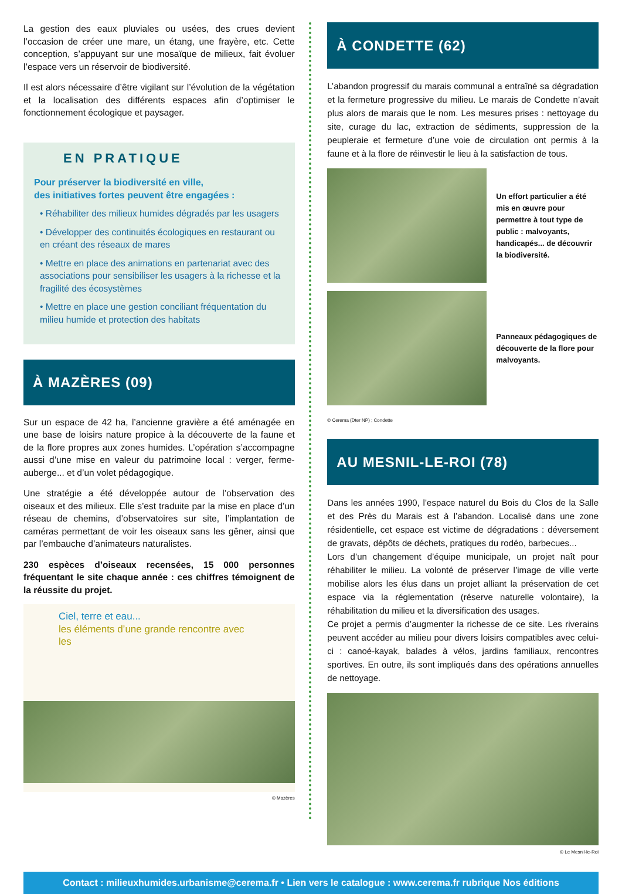La gestion des eaux pluviales ou usées, des crues devient l’occasion de créer une mare, un étang, une frayère, etc. Cette conception, s’appuyant sur une mosaïque de milieux, fait évoluer l’espace vers un réservoir de biodiversité.
Il est alors nécessaire d’être vigilant sur l’évolution de la végétation et la localisation des différents espaces afin d’optimiser le fonctionnement écologique et paysager.
EN PRATIQUE
Pour préserver la biodiversité en ville,
des initiatives fortes peuvent être engagées :
• Réhabiliter des milieux humides dégradés par les usagers
• Développer des continuités écologiques en restaurant ou en créant des réseaux de mares
• Mettre en place des animations en partenariat avec des associations pour sensibiliser les usagers à la richesse et la fragilité des écosystèmes
• Mettre en place une gestion conciliant fréquentation du milieu humide et protection des habitats
À MAZÈRES (09)
Sur un espace de 42 ha, l’ancienne gravière a été aménagée en une base de loisirs nature propice à la découverte de la faune et de la flore propres aux zones humides. L’opération s’accompagne aussi d’une mise en valeur du patrimoine local : verger, ferme-auberge... et d’un volet pédagogique.
Une stratégie a été développée autour de l’observation des oiseaux et des milieux. Elle s’est traduite par la mise en place d’un réseau de chemins, d’observatoires sur site, l’implantation de caméras permettant de voir les oiseaux sans les gêner, ainsi que par l’embauche d’animateurs naturalistes.
230 espèces d’oiseaux recensées, 15 000 personnes fréquentant le site chaque année : ces chiffres témoignent de la réussite du projet.
Ciel, terre et eau...
les éléments d’une grande rencontre avec les
© Mazères
À CONDETTE (62)
L’abandon progressif du marais communal a entraîné sa dégradation et la fermeture progressive du milieu. Le marais de Condette n’avait plus alors de marais que le nom. Les mesures prises : nettoyage du site, curage du lac, extraction de sédiments, suppression de la peupleraie et fermeture d’une voie de circulation ont permis à la faune et à la flore de réinvestir le lieu à la satisfaction de tous.
Un effort particulier a été mis en œuvre pour permettre à tout type de public : malvoyants, handicapés... de découvrir la biodiversité.
Panneaux pédagogiques de découverte de la flore pour malvoyants.
© Cerema (Dter NP) ; Condette
AU MESNIL-LE-ROI (78)
Dans les années 1990, l’espace naturel du Bois du Clos de la Salle et des Près du Marais est à l’abandon. Localisé dans une zone résidentielle, cet espace est victime de dégradations : déversement de gravats, dépôts de déchets, pratiques du rodéo, barbecues...
Lors d’un changement d’équipe municipale, un projet naît pour réhabiliter le milieu. La volonté de préserver l’image de ville verte mobilise alors les élus dans un projet alliant la préservation de cet espace via la réglementation (réserve naturelle volontaire), la réhabilitation du milieu et la diversification des usages.
Ce projet a permis d’augmenter la richesse de ce site. Les riverains peuvent accéder au milieu pour divers loisirs compatibles avec celui-ci : canoé-kayak, balades à vélos, jardins familiaux, rencontres sportives. En outre, ils sont impliqués dans des opérations annuelles de nettoyage.
© Le Mesnil-le-Roi
Contact : milieuxhumides.urbanisme@cerema.fr • Lien vers le catalogue : www.cerema.fr rubrique Nos éditions